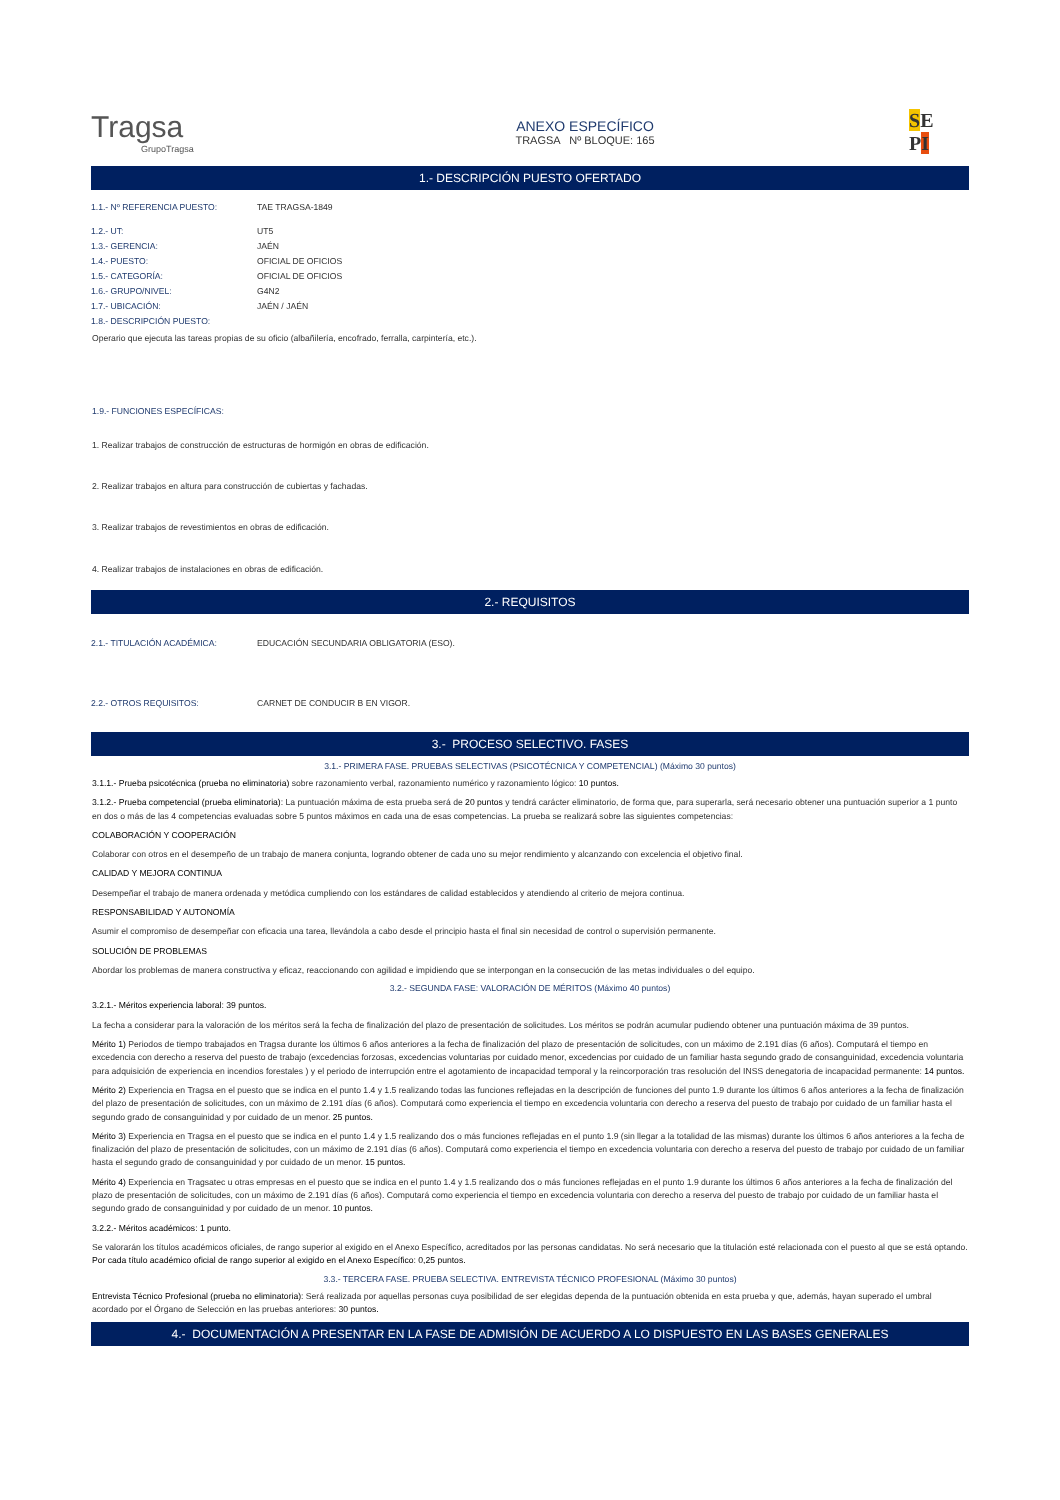Tragsa
GrupoTragsa
ANEXO ESPECÍFICO
TRAGSA Nº BLOQUE: 165
SE
PI
1.- DESCRIPCIÓN PUESTO OFERTADO
1.1.- Nº REFERENCIA PUESTO: TAE TRAGSA-1849
1.2.- UT: UT5
1.3.- GERENCIA: JAÉN
1.4.- PUESTO: OFICIAL DE OFICIOS
1.5.- CATEGORÍA: OFICIAL DE OFICIOS
1.6.- GRUPO/NIVEL: G4N2
1.7.- UBICACIÓN: JAÉN / JAÉN
1.8.- DESCRIPCIÓN PUESTO:
Operario que ejecuta las tareas propias de su oficio (albañilería, encofrado, ferralla, carpintería, etc.).
1.9.- FUNCIONES ESPECÍFICAS:
1. Realizar trabajos de construcción de estructuras de hormigón en obras de edificación.
2. Realizar trabajos en altura para construcción de cubiertas y fachadas.
3. Realizar trabajos de revestimientos en obras de edificación.
4. Realizar trabajos de instalaciones en obras de edificación.
2.- REQUISITOS
2.1.- TITULACIÓN ACADÉMICA: EDUCACIÓN SECUNDARIA OBLIGATORIA (ESO).
2.2.- OTROS REQUISITOS: CARNET DE CONDUCIR B EN VIGOR.
3.- PROCESO SELECTIVO. FASES
3.1.- PRIMERA FASE. PRUEBAS SELECTIVAS (PSICOTÉCNICA Y COMPETENCIAL) (Máximo 30 puntos)
3.1.1.- Prueba psicotécnica (prueba no eliminatoria) sobre razonamiento verbal, razonamiento numérico y razonamiento lógico: 10 puntos.
3.1.2.- Prueba competencial (prueba eliminatoria): La puntuación máxima de esta prueba será de 20 puntos y tendrá carácter eliminatorio, de forma que, para superarla, será necesario obtener una puntuación superior a 1 punto en dos o más de las 4 competencias evaluadas sobre 5 puntos máximos en cada una de esas competencias. La prueba se realizará sobre las siguientes competencias:
COLABORACIÓN Y COOPERACIÓN
Colaborar con otros en el desempeño de un trabajo de manera conjunta, logrando obtener de cada uno su mejor rendimiento y alcanzando con excelencia el objetivo final.
CALIDAD Y MEJORA CONTINUA
Desempeñar el trabajo de manera ordenada y metódica cumpliendo con los estándares de calidad establecidos y atendiendo al criterio de mejora continua.
RESPONSABILIDAD Y AUTONOMÍA
Asumir el compromiso de desempeñar con eficacia una tarea, llevándola a cabo desde el principio hasta el final sin necesidad de control o supervisión permanente.
SOLUCIÓN DE PROBLEMAS
Abordar los problemas de manera constructiva y eficaz, reaccionando con agilidad e impidiendo que se interpongan en la consecución de las metas individuales o del equipo.
3.2.- SEGUNDA FASE: VALORACIÓN DE MÉRITOS (Máximo 40 puntos)
3.2.1.- Méritos experiencia laboral: 39 puntos.
La fecha a considerar para la valoración de los méritos será la fecha de finalización del plazo de presentación de solicitudes. Los méritos se podrán acumular pudiendo obtener una puntuación máxima de 39 puntos.
Mérito 1) Periodos de tiempo trabajados en Tragsa durante los últimos 6 años anteriores a la fecha de finalización del plazo de presentación de solicitudes, con un máximo de 2.191 días (6 años). Computará el tiempo en excedencia con derecho a reserva del puesto de trabajo (excedencias forzosas, excedencias voluntarias por cuidado menor, excedencias por cuidado de un familiar hasta segundo grado de consanguinidad, excedencia voluntaria para adquisición de experiencia en incendios forestales ) y el periodo de interrupción entre el agotamiento de incapacidad temporal y la reincorporación tras resolución del INSS denegatoria de incapacidad permanente: 14 puntos.
Mérito 2) Experiencia en Tragsa en el puesto que se indica en el punto 1.4 y 1.5 realizando todas las funciones reflejadas en la descripción de funciones del punto 1.9 durante los últimos 6 años anteriores a la fecha de finalización del plazo de presentación de solicitudes, con un máximo de 2.191 días (6 años). Computará como experiencia el tiempo en excedencia voluntaria con derecho a reserva del puesto de trabajo por cuidado de un familiar hasta el segundo grado de consanguinidad y por cuidado de un menor. 25 puntos.
Mérito 3) Experiencia en Tragsa en el puesto que se indica en el punto 1.4 y 1.5 realizando dos o más funciones reflejadas en el punto 1.9 (sin llegar a la totalidad de las mismas) durante los últimos 6 años anteriores a la fecha de finalización del plazo de presentación de solicitudes, con un máximo de 2.191 días (6 años). Computará como experiencia el tiempo en excedencia voluntaria con derecho a reserva del puesto de trabajo por cuidado de un familiar hasta el segundo grado de consanguinidad y por cuidado de un menor. 15 puntos.
Mérito 4) Experiencia en Tragsatec u otras empresas en el puesto que se indica en el punto 1.4 y 1.5 realizando dos o más funciones reflejadas en el punto 1.9 durante los últimos 6 años anteriores a la fecha de finalización del plazo de presentación de solicitudes, con un máximo de 2.191 días (6 años). Computará como experiencia el tiempo en excedencia voluntaria con derecho a reserva del puesto de trabajo por cuidado de un familiar hasta el segundo grado de consanguinidad y por cuidado de un menor. 10 puntos.
3.2.2.- Méritos académicos: 1 punto.
Se valorarán los títulos académicos oficiales, de rango superior al exigido en el Anexo Específico, acreditados por las personas candidatas. No será necesario que la titulación esté relacionada con el puesto al que se está optando. Por cada título académico oficial de rango superior al exigido en el Anexo Específico: 0,25 puntos.
3.3.- TERCERA FASE. PRUEBA SELECTIVA. ENTREVISTA TÉCNICO PROFESIONAL (Máximo 30 puntos)
Entrevista Técnico Profesional (prueba no eliminatoria): Será realizada por aquellas personas cuya posibilidad de ser elegidas dependa de la puntuación obtenida en esta prueba y que, además, hayan superado el umbral acordado por el Órgano de Selección en las pruebas anteriores: 30 puntos.
4.- DOCUMENTACIÓN A PRESENTAR EN LA FASE DE ADMISIÓN DE ACUERDO A LO DISPUESTO EN LAS BASES GENERALES